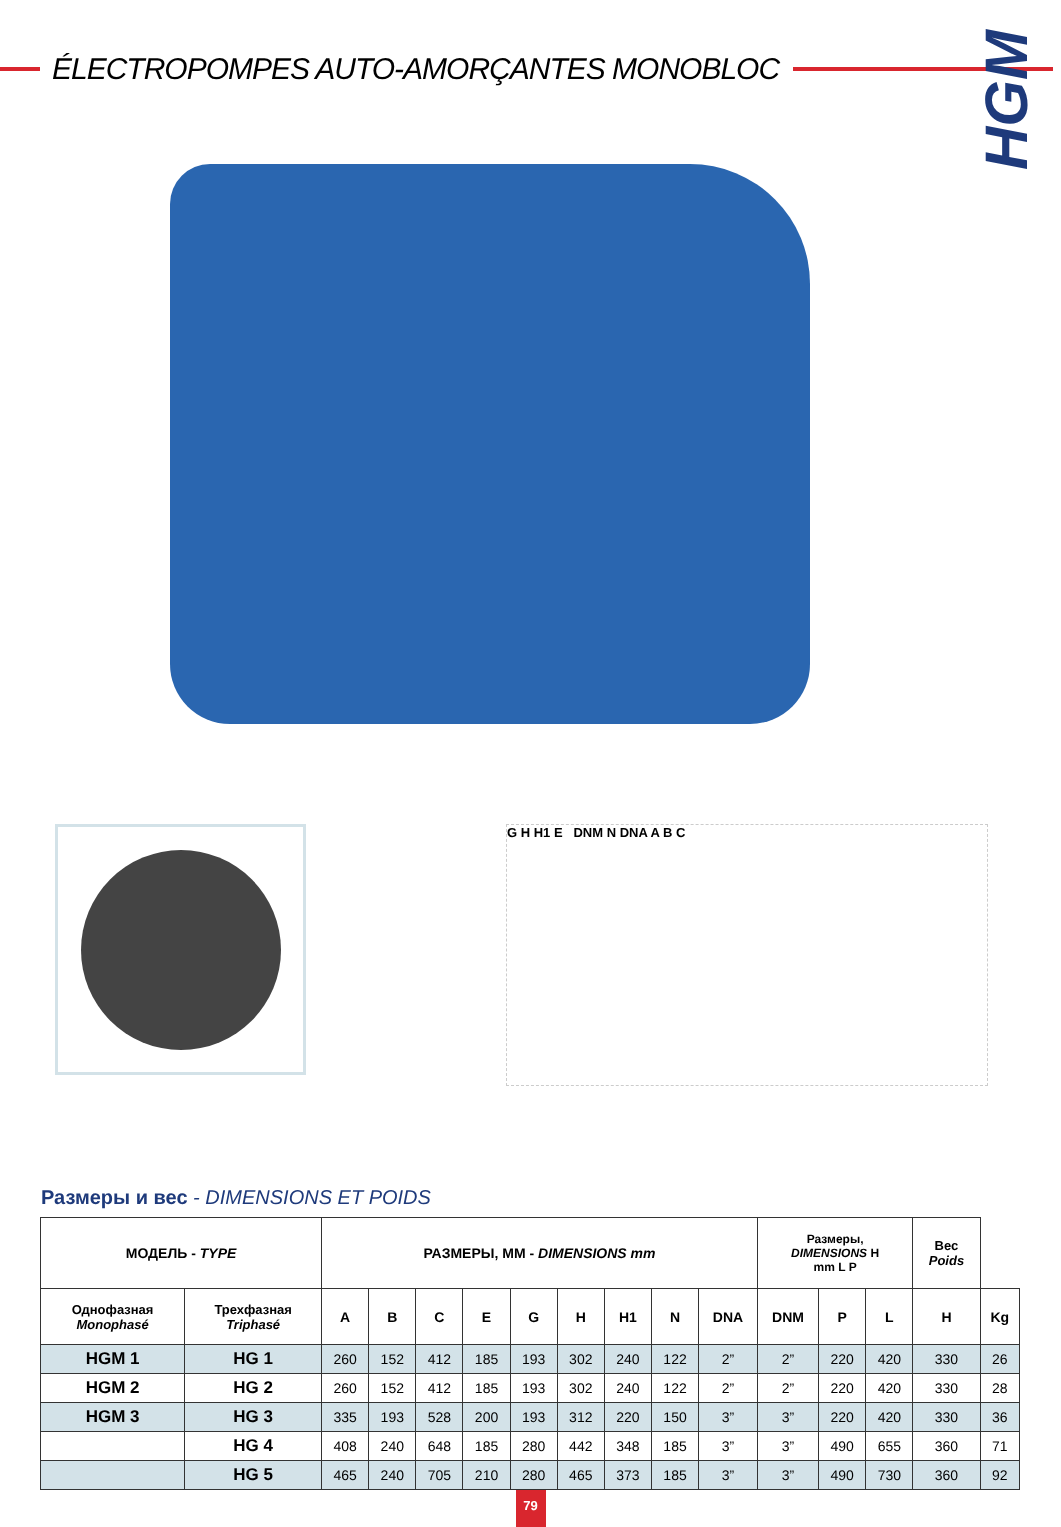ÉLECTROPOMPES AUTO-AMORÇANTES MONOBLOC
HGM
G H H1 E DNM N DNA A B C
Размеры и вес - DIMENSIONS ET POIDS
| МОДЕЛЬ - TYPE | | РАЗМЕРЫ, ММ - DIMENSIONS mm | | | | | | | | | Размеры, DIMENSIONS H mm L P | | | Вес Poids | |
| --- | --- | --- | --- | --- | --- | --- | --- | --- | --- | --- | --- | --- | --- | --- | --- |
| Однофазная Monophasé | Трехфазная Triphasé | A | B | C | E | G | H | H1 | N | DNA | DNM | P | L | H | Kg |
| HGM 1 | HG 1 | 260 | 152 | 412 | 185 | 193 | 302 | 240 | 122 | 2” | 2” | 220 | 420 | 330 | 26 |
| HGM 2 | HG 2 | 260 | 152 | 412 | 185 | 193 | 302 | 240 | 122 | 2” | 2” | 220 | 420 | 330 | 28 |
| HGM 3 | HG 3 | 335 | 193 | 528 | 200 | 193 | 312 | 220 | 150 | 3” | 3” | 220 | 420 | 330 | 36 |
| | HG 4 | 408 | 240 | 648 | 185 | 280 | 442 | 348 | 185 | 3” | 3” | 490 | 655 | 360 | 71 |
| | HG 5 | 465 | 240 | 705 | 210 | 280 | 465 | 373 | 185 | 3” | 3” | 490 | 730 | 360 | 92 |
79